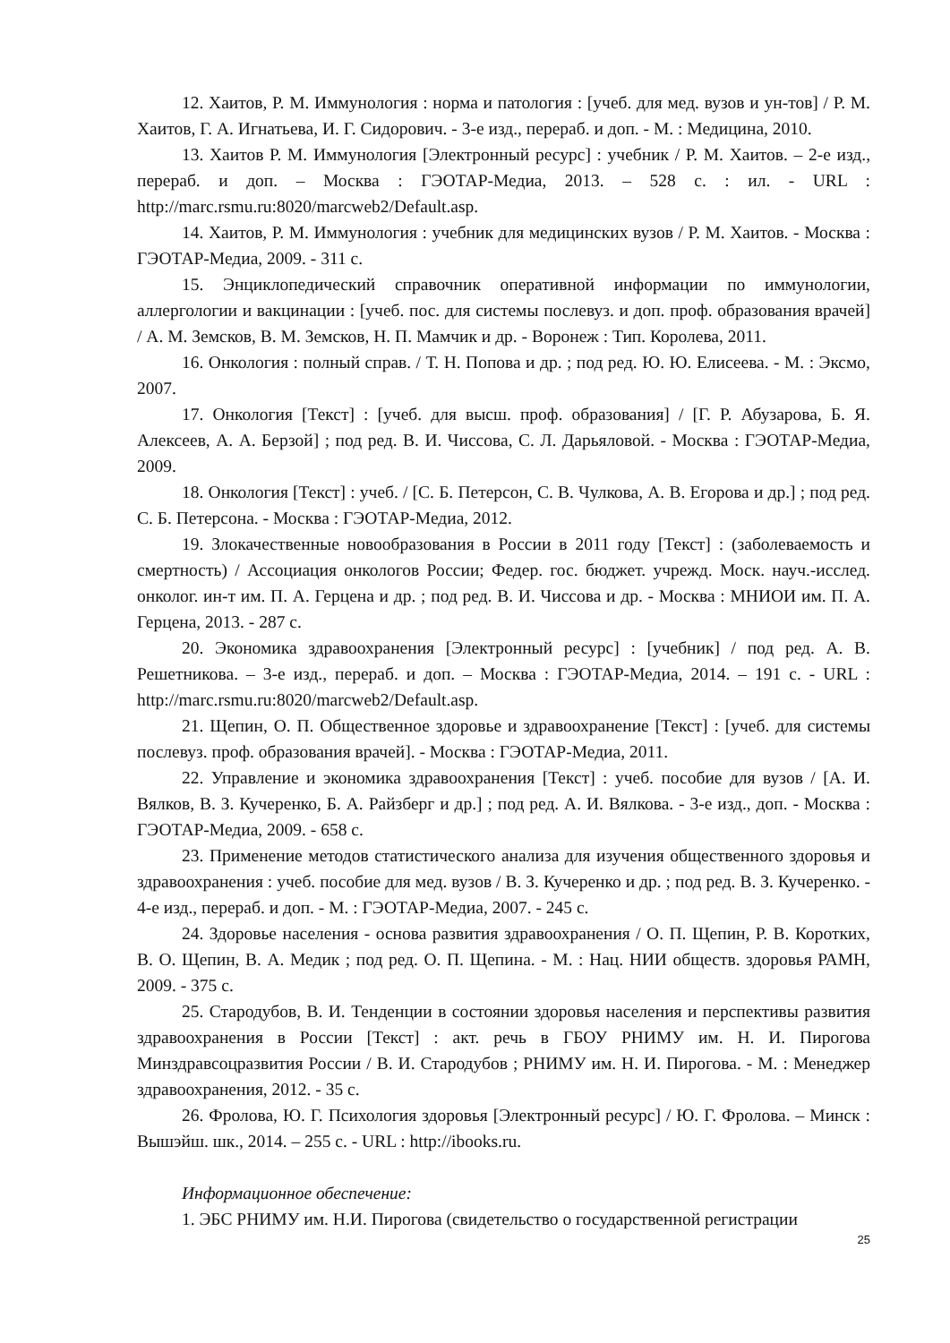12. Хаитов, Р. М. Иммунология : норма и патология : [учеб. для мед. вузов и ун-тов] / Р. М. Хаитов, Г. А. Игнатьева, И. Г. Сидорович. - 3-е изд., перераб. и доп. - М. : Медицина, 2010.
13. Хаитов Р. М. Иммунология [Электронный ресурс] : учебник / Р. М. Хаитов. – 2-е изд., перераб. и доп. – Москва : ГЭОТАР-Медиа, 2013. – 528 с. : ил. - URL : http://marc.rsmu.ru:8020/marcweb2/Default.asp.
14. Хаитов, Р. М. Иммунология : учебник для медицинских вузов / Р. М. Хаитов. - Москва : ГЭОТАР-Медиа, 2009. - 311 с.
15. Энциклопедический справочник оперативной информации по иммунологии, аллергологии и вакцинации : [учеб. пос. для системы послевуз. и доп. проф. образования врачей] / А. М. Земсков, В. М. Земсков, Н. П. Мамчик и др. - Воронеж : Тип. Королева, 2011.
16. Онкология : полный справ. / Т. Н. Попова и др. ; под ред. Ю. Ю. Елисеева. - М. : Эксмо, 2007.
17. Онкология [Текст] : [учеб. для высш. проф. образования] / [Г. Р. Абузарова, Б. Я. Алексеев, А. А. Берзой] ; под ред. В. И. Чиссова, С. Л. Дарьяловой. - Москва : ГЭОТАР-Медиа, 2009.
18. Онкология [Текст] : учеб. / [С. Б. Петерсон, С. В. Чулкова, А. В. Егорова и др.] ; под ред. С. Б. Петерсона. - Москва : ГЭОТАР-Медиа, 2012.
19. Злокачественные новообразования в России в 2011 году [Текст] : (заболеваемость и смертность) / Ассоциация онкологов России; Федер. гос. бюджет. учрежд. Моск. науч.-исслед. онколог. ин-т им. П. А. Герцена и др. ; под ред. В. И. Чиссова и др. - Москва : МНИОИ им. П. А. Герцена, 2013. - 287 с.
20. Экономика здравоохранения [Электронный ресурс] : [учебник] / под ред. А. В. Решетникова. – 3-е изд., перераб. и доп. – Москва : ГЭОТАР-Медиа, 2014. – 191 с. - URL : http://marc.rsmu.ru:8020/marcweb2/Default.asp.
21. Щепин, О. П. Общественное здоровье и здравоохранение [Текст] : [учеб. для системы послевуз. проф. образования врачей]. - Москва : ГЭОТАР-Медиа, 2011.
22. Управление и экономика здравоохранения [Текст] : учеб. пособие для вузов / [А. И. Вялков, В. З. Кучеренко, Б. А. Райзберг и др.] ; под ред. А. И. Вялкова. - 3-е изд., доп. - Москва : ГЭОТАР-Медиа, 2009. - 658 с.
23. Применение методов статистического анализа для изучения общественного здоровья и здравоохранения : учеб. пособие для мед. вузов / В. З. Кучеренко и др. ; под ред. В. З. Кучеренко. - 4-е изд., перераб. и доп. - М. : ГЭОТАР-Медиа, 2007. - 245 с.
24. Здоровье населения - основа развития здравоохранения / О. П. Щепин, Р. В. Коротких, В. О. Щепин, В. А. Медик ; под ред. О. П. Щепина. - М. : Нац. НИИ обществ. здоровья РАМН, 2009. - 375 с.
25. Стародубов, В. И. Тенденции в состоянии здоровья населения и перспективы развития здравоохранения в России [Текст] : акт. речь в ГБОУ РНИМУ им. Н. И. Пирогова Минздравсоцразвития России / В. И. Стародубов ; РНИМУ им. Н. И. Пирогова. - М. : Менеджер здравоохранения, 2012. - 35 с.
26. Фролова, Ю. Г. Психология здоровья [Электронный ресурс] / Ю. Г. Фролова. – Минск : Вышэйш. шк., 2014. – 255 с. - URL : http://ibooks.ru.
Информационное обеспечение:
1. ЭБС РНИМУ им. Н.И. Пирогова (свидетельство о государственной регистрации
25